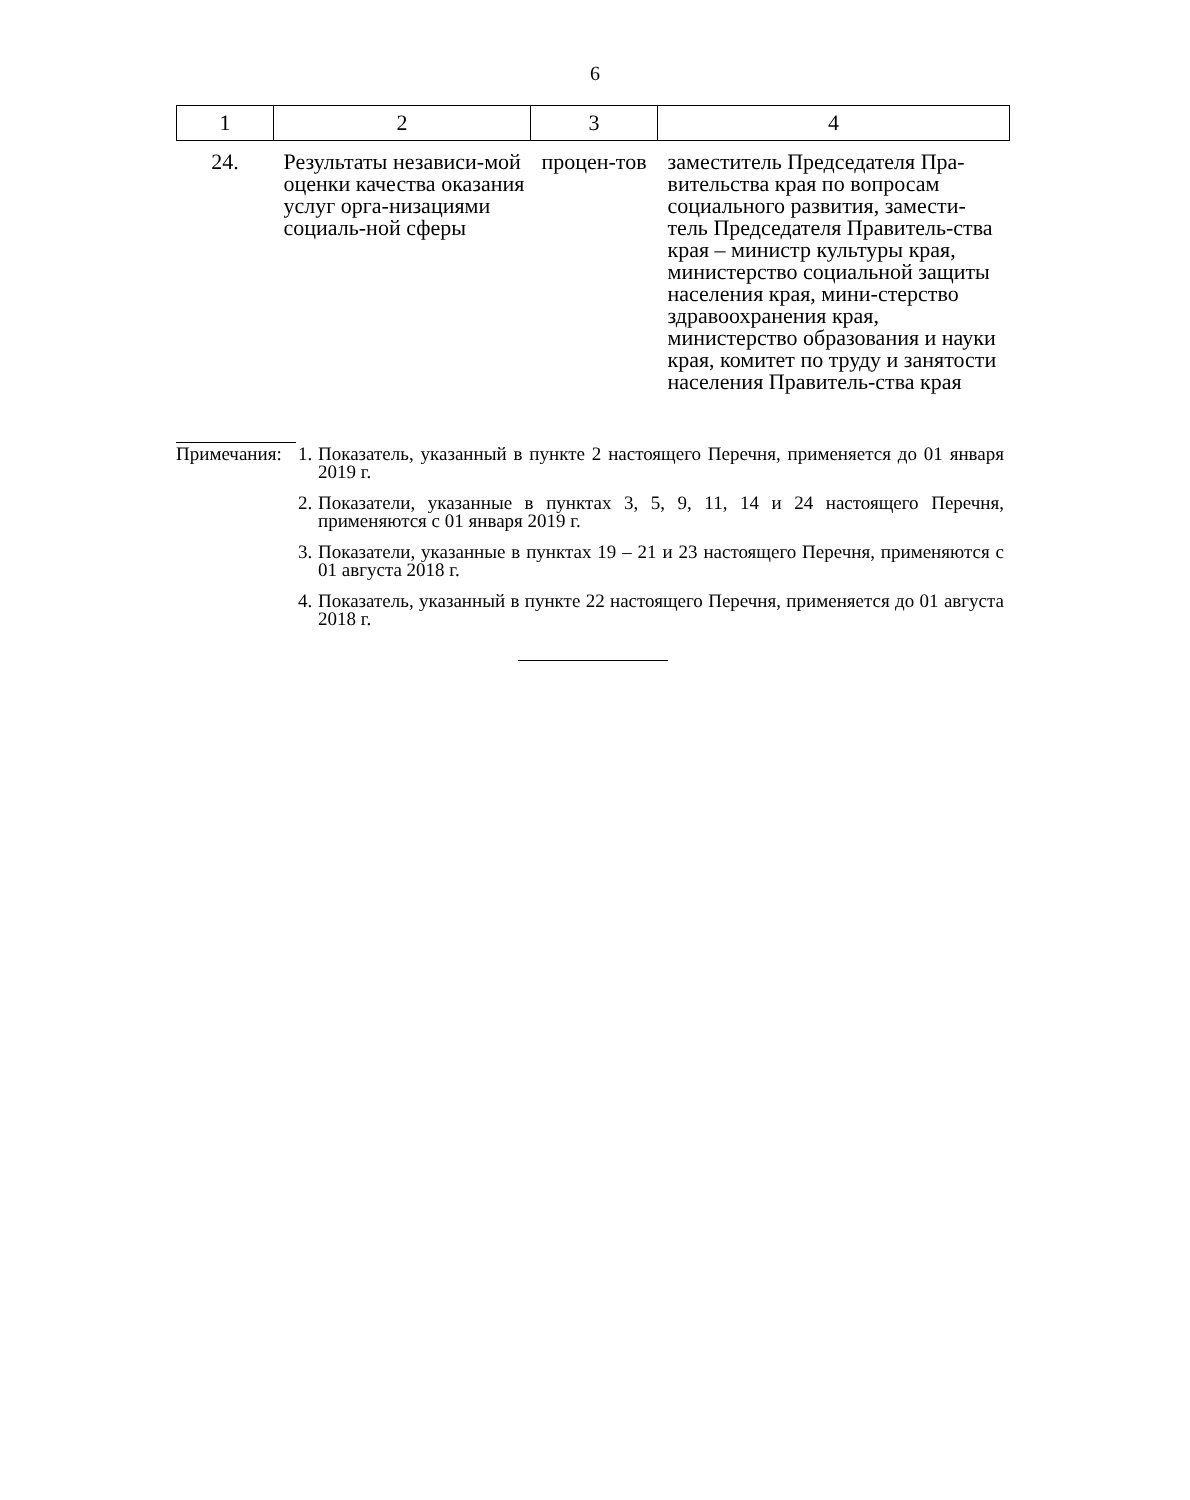6
| 1 | 2 | 3 | 4 |
| --- | --- | --- | --- |
| 24. | Результаты независи-мой оценки качества оказания услуг орга-низациями социаль-ной сферы | процен-тов | заместитель Председателя Пра-вительства края по вопросам социального развития, замести-тель Председателя Правитель-ства края – министр культуры края, министерство социальной защиты населения края, мини-стерство здравоохранения края, министерство образования и науки края, комитет по труду и занятости населения Правитель-ства края |
Примечания:
1.
Показатель, указанный в пункте 2 настоящего Перечня, применяется до 01 января 2019 г.
2.
Показатели, указанные в пунктах 3, 5, 9, 11, 14 и 24 настоящего Перечня, применяются с 01 января 2019 г.
3.
Показатели, указанные в пунктах 19 – 21 и 23 настоящего Перечня, применяются с 01 августа 2018 г.
4.
Показатель, указанный в пункте 22 настоящего Перечня, применяется до 01 августа 2018 г.